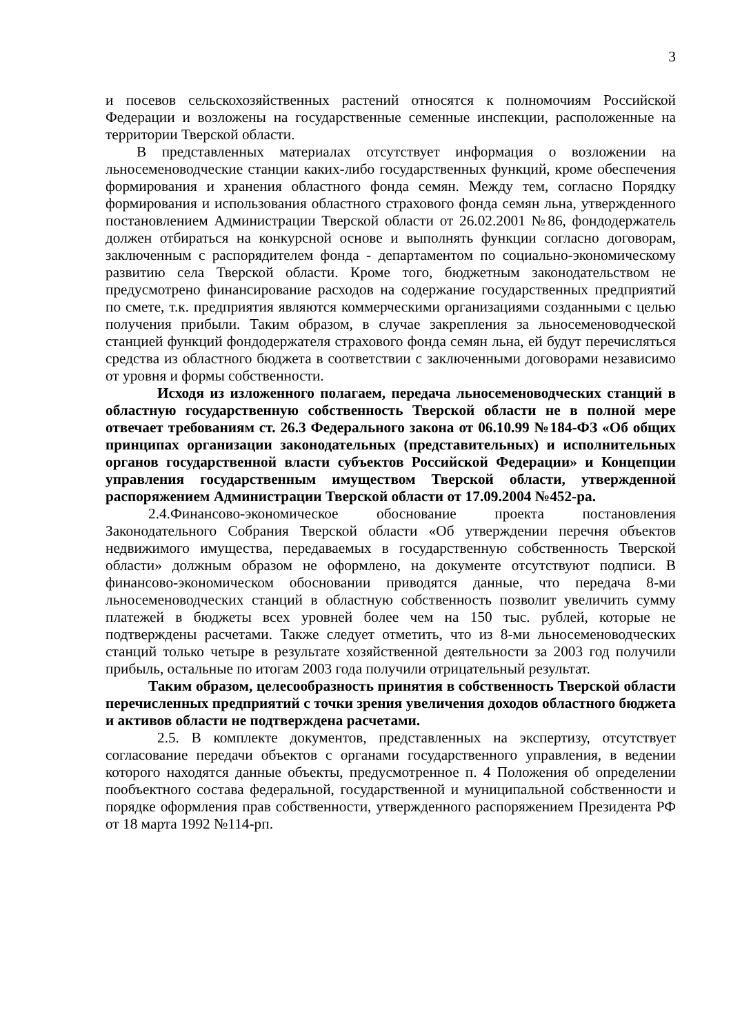3
и посевов сельскохозяйственных растений относятся к полномочиям Российской Федерации и возложены на государственные семенные инспекции, расположенные на территории Тверской области.
В представленных материалах отсутствует информация о возложении на льносеменоводческие станции каких-либо государственных функций, кроме обеспечения формирования и хранения областного фонда семян. Между тем, согласно Порядку формирования и использования областного страхового фонда семян льна, утвержденного постановлением Администрации Тверской области от 26.02.2001 №86, фондодержатель должен отбираться на конкурсной основе и выполнять функции согласно договорам, заключенным с распорядителем фонда - департаментом по социально-экономическому развитию села Тверской области. Кроме того, бюджетным законодательством не предусмотрено финансирование расходов на содержание государственных предприятий по смете, т.к. предприятия являются коммерческими организациями созданными с целью получения прибыли. Таким образом, в случае закрепления за льносеменоводческой станцией функций фондодержателя страхового фонда семян льна, ей будут перечисляться средства из областного бюджета в соответствии с заключенными договорами независимо от уровня и формы собственности.
Исходя из изложенного полагаем, передача льносеменоводческих станций в областную государственную собственность Тверской области не в полной мере отвечает требованиям ст. 26.3 Федерального закона от 06.10.99 №184-ФЗ «Об общих принципах организации законодательных (представительных) и исполнительных органов государственной власти субъектов Российской Федерации» и Концепции управления государственным имуществом Тверской области, утвержденной распоряжением Администрации Тверской области от 17.09.2004 №452-ра.
2.4.Финансово-экономическое обоснование проекта постановления Законодательного Собрания Тверской области «Об утверждении перечня объектов недвижимого имущества, передаваемых в государственную собственность Тверской области» должным образом не оформлено, на документе отсутствуют подписи. В финансово-экономическом обосновании приводятся данные, что передача 8-ми льносеменоводческих станций в областную собственность позволит увеличить сумму платежей в бюджеты всех уровней более чем на 150 тыс. рублей, которые не подтверждены расчетами. Также следует отметить, что из 8-ми льносеменоводческих станций только четыре в результате хозяйственной деятельности за 2003 год получили прибыль, остальные по итогам 2003 года получили отрицательный результат.
Таким образом, целесообразность принятия в собственность Тверской области перечисленных предприятий с точки зрения увеличения доходов областного бюджета и активов области не подтверждена расчетами.
2.5. В комплекте документов, представленных на экспертизу, отсутствует согласование передачи объектов с органами государственного управления, в ведении которого находятся данные объекты, предусмотренное п. 4 Положения об определении пообъектного состава федеральной, государственной и муниципальной собственности и порядке оформления прав собственности, утвержденного распоряжением Президента РФ от 18 марта 1992 №114-рп.